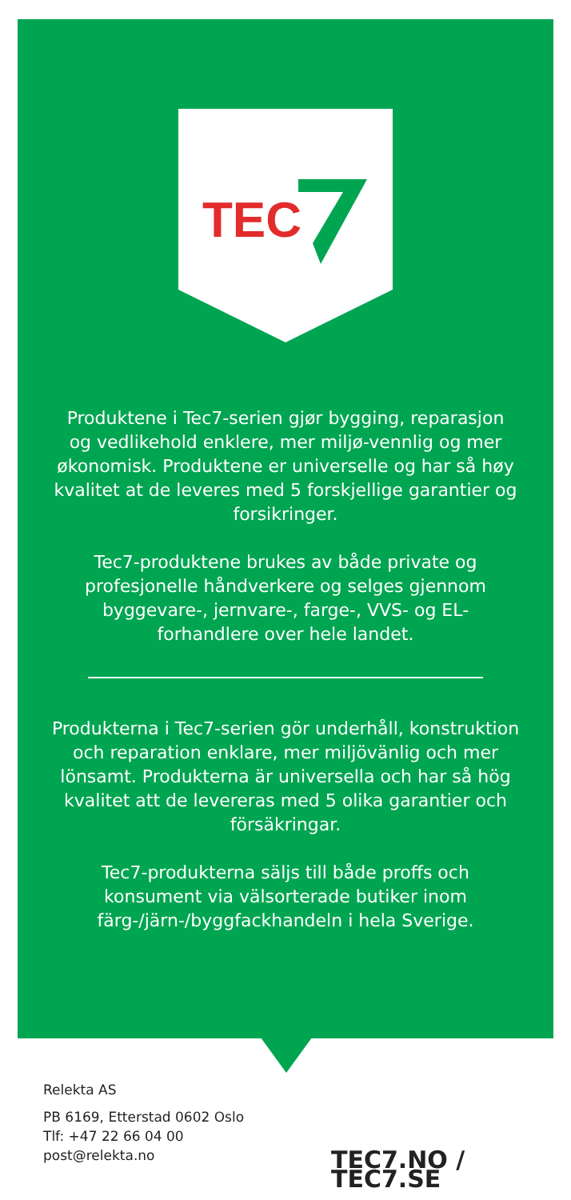TEC
Produktene i Tec7-serien gjør bygging, reparasjon og vedlikehold enklere, mer miljø-vennlig og mer økonomisk. Produktene er universelle og har så høy kvalitet at de leveres med 5 forskjellige garantier og forsikringer.
Tec7-produktene brukes av både private og profesjonelle håndverkere og selges gjennom byggevare-, jernvare-, farge-, VVS- og EL-forhandlere over hele landet.
Produkterna i Tec7-serien gör underhåll, konstruktion och reparation enklare, mer miljövänlig och mer lönsamt. Produkterna är universella och har så hög kvalitet att de levereras med 5 olika garantier och försäkringar.
Tec7-produkterna säljs till både proffs och konsument via välsorterade butiker inom färg-/järn-/byggfackhandeln i hela Sverige.
Relekta AS
PB 6169, Etterstad 0602 Oslo
Tlf: +47 22 66 04 00
post@relekta.no
TEC7.NO / TEC7.SE